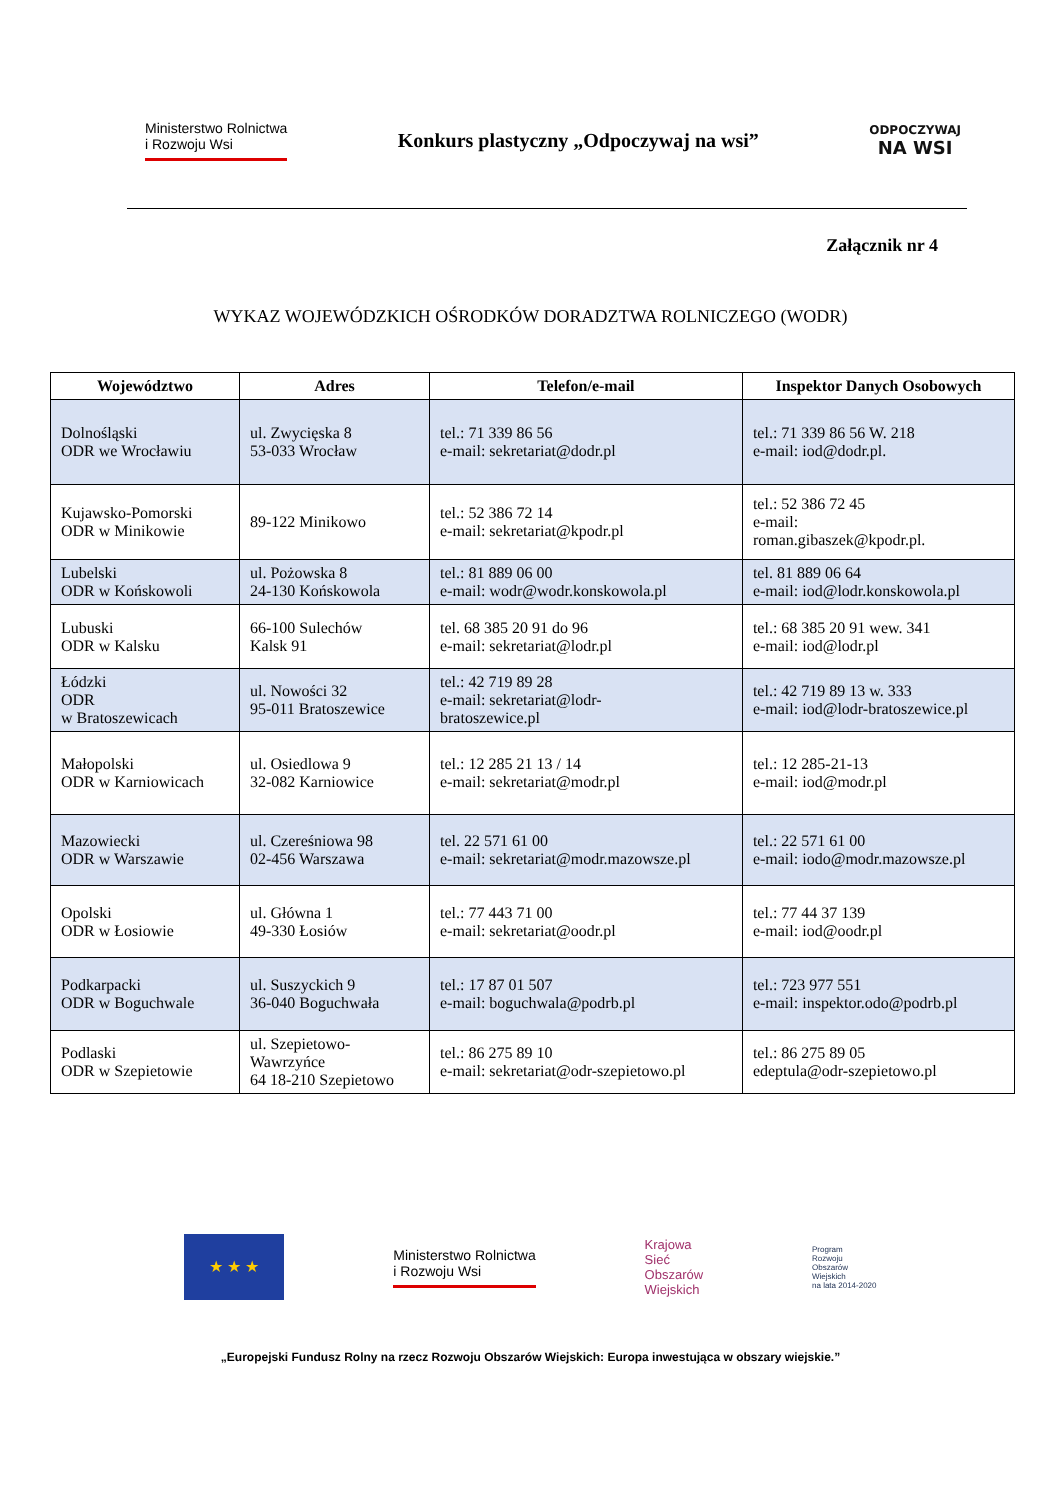Ministerstwo Rolnictwa
i Rozwoju Wsi
Konkurs plastyczny „Odpoczywaj na wsi”
ODPOCZYWAJ
NA WSI
Załącznik nr 4
WYKAZ WOJEWÓDZKICH OŚRODKÓW DORADZTWA ROLNICZEGO (WODR)
| Województwo | Adres | Telefon/e-mail | Inspektor Danych Osobowych |
| --- | --- | --- | --- |
| Dolnośląski ODR we Wrocławiu | ul. Zwycięska 8 53-033 Wrocław | tel.: 71 339 86 56 e-mail: sekretariat@dodr.pl | tel.: 71 339 86 56 W. 218 e-mail: iod@dodr.pl. |
| Kujawsko-Pomorski ODR w Minikowie | 89-122 Minikowo | tel.: 52 386 72 14 e-mail: sekretariat@kpodr.pl | tel.: 52 386 72 45 e-mail: roman.gibaszek@kpodr.pl. |
| Lubelski ODR w Końskowoli | ul. Pożowska 8 24-130 Końskowola | tel.: 81 889 06 00 e-mail: wodr@wodr.konskowola.pl | tel. 81 889 06 64 e-mail: iod@lodr.konskowola.pl |
| Lubuski ODR w Kalsku | 66-100 Sulechów Kalsk 91 | tel. 68 385 20 91 do 96 e-mail: sekretariat@lodr.pl | tel.: 68 385 20 91 wew. 341 e-mail: iod@lodr.pl |
| Łódzki ODR w Bratoszewicach | ul. Nowości 32 95-011 Bratoszewice | tel.: 42 719 89 28 e-mail: sekretariat@lodr- bratoszewice.pl | tel.: 42 719 89 13 w. 333 e-mail: iod@lodr-bratoszewice.pl |
| Małopolski ODR w Karniowicach | ul. Osiedlowa 9 32-082 Karniowice | tel.: 12 285 21 13 / 14 e-mail: sekretariat@modr.pl | tel.: 12 285-21-13 e-mail: iod@modr.pl |
| Mazowiecki ODR w Warszawie | ul. Czereśniowa 98 02-456 Warszawa | tel. 22 571 61 00 e-mail: sekretariat@modr.mazowsze.pl | tel.: 22 571 61 00 e-mail: iodo@modr.mazowsze.pl |
| Opolski ODR w Łosiowie | ul. Główna 1 49-330 Łosiów | tel.: 77 443 71 00 e-mail: sekretariat@oodr.pl | tel.: 77 44 37 139 e-mail: iod@oodr.pl |
| Podkarpacki ODR w Boguchwale | ul. Suszyckich 9 36-040 Boguchwała | tel.: 17 87 01 507 e-mail: boguchwala@podrb.pl | tel.: 723 977 551 e-mail: inspektor.odo@podrb.pl |
| Podlaski ODR w Szepietowie | ul. Szepietowo- Wawrzyńce 64 18-210 Szepietowo | tel.: 86 275 89 10 e-mail: sekretariat@odr-szepietowo.pl | tel.: 86 275 89 05 edeptula@odr-szepietowo.pl |
★ ★ ★
Ministerstwo Rolnictwa
i Rozwoju Wsi
Krajowa
Sieć
Obszarów
Wiejskich
Program
Rozwoju
Obszarów
Wiejskich
na lata 2014-2020
„Europejski Fundusz Rolny na rzecz Rozwoju Obszarów Wiejskich: Europa inwestująca w obszary wiejskie.”